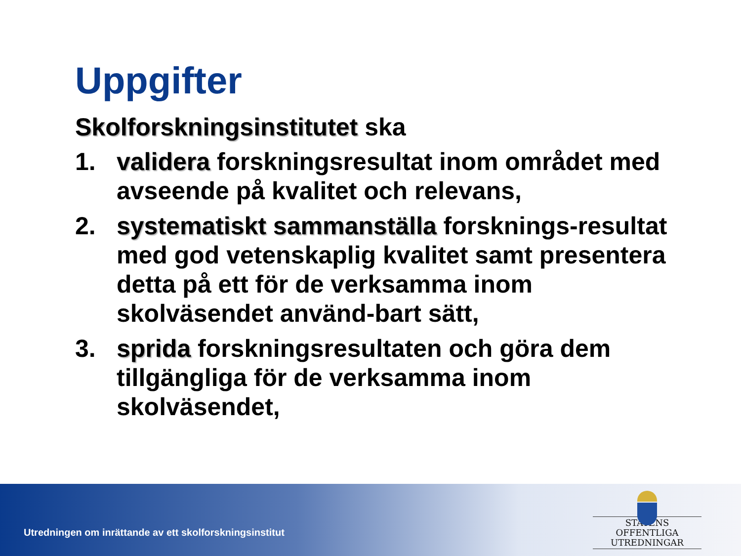Uppgifter
Skolforskningsinstitutet ska
1. validera forskningsresultat inom området med avseende på kvalitet och relevans,
2. systematiskt sammanställa forsknings-resultat med god vetenskaplig kvalitet samt presentera detta på ett för de verksamma inom skolväsendet använd-bart sätt,
3. sprida forskningsresultaten och göra dem tillgängliga för de verksamma inom skolväsendet,
Utredningen om inrättande av ett skolforskningsinstitut
STATENS OFFENTLIGA
UTREDNINGAR